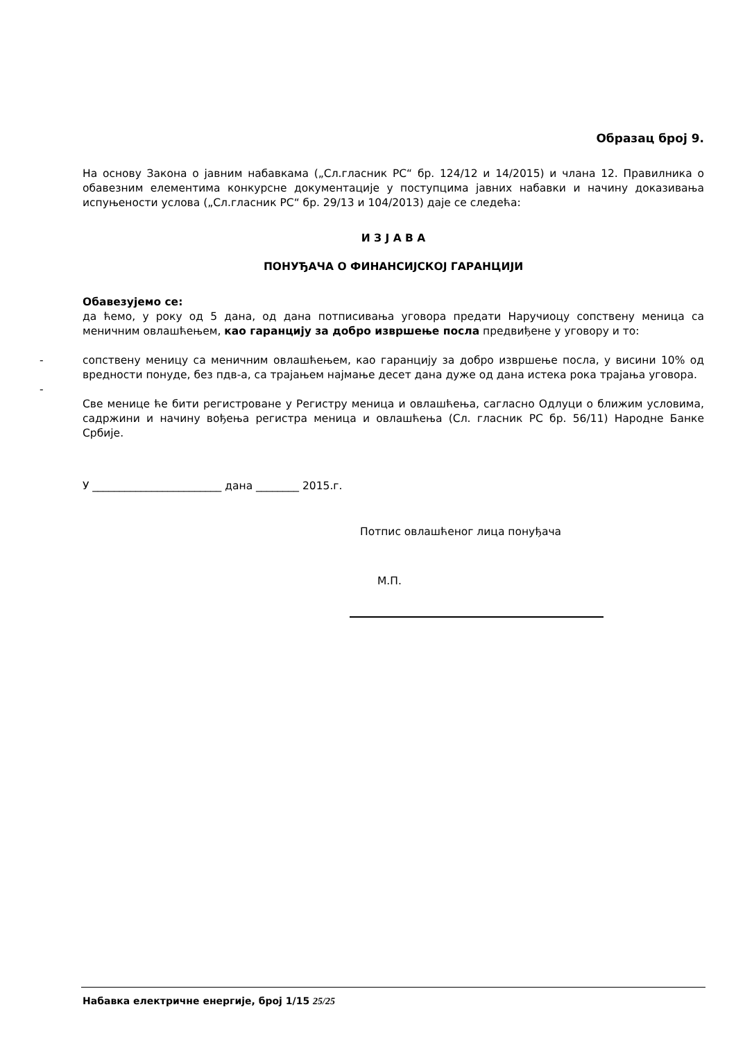Образац број 9.
На основу Закона о јавним набавкама („Сл.гласник РС“ бр. 124/12 и 14/2015) и члана 12. Правилника о обавезним елементима конкурсне документације у поступцима јавних набавки и начину доказивања испуњености услова („Сл.гласник РС“ бр. 29/13 и 104/2013) даје се следећа:
И З Ј А В А
ПОНУЂАЧА О ФИНАНСИЈСКОЈ ГАРАНЦИЈИ
Обавезујемо се:
да ћемо, у року од 5 дана, од дана потписивања уговора предати Наручиоцу сопствену меница са меничним овлашћењем, као гаранцију за добро извршење посла предвиђене у уговору и то:
- сопствену меницу са меничним овлашћењем, као гаранцију за добро извршење посла, у висини 10% од вредности понуде, без пдв-а, са трајањем најмање десет дана дуже од дана истека рока трајања уговора.
-
Све менице ће бити регистроване у Регистру меница и овлашћења, сагласно Одлуци о ближим условима, садржини и начину вођења регистра меница и овлашћења (Сл. гласник РС бр. 56/11) Народне Банке Србије.
У ________________________ дана ________ 2015.г.
Потпис овлашћеног лица понуђача
М.П.
Набавка електричне енергије, број 1/15 25/25